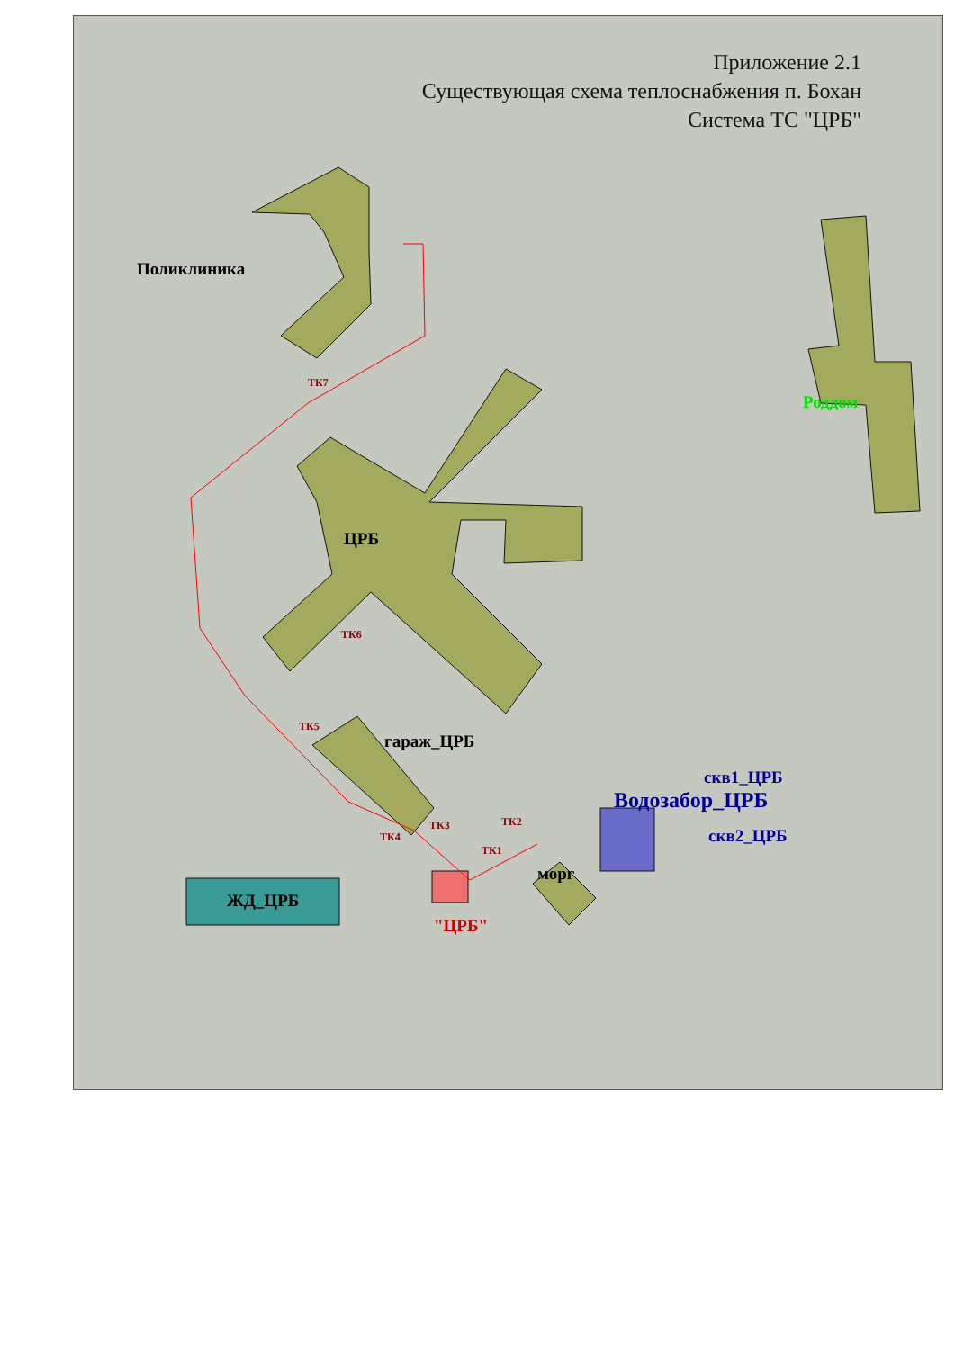Приложение 2.1
Существующая схема теплоснабжения п. Бохан
Система ТС "ЦРБ"
Поликлиника
ЦРБ
Роддом
гараж_ЦРБ
скв1_ЦРБ
Водозабор_ЦРБ
скв2_ЦРБ
морг
ЖД_ЦРБ
"ЦРБ"
ТК7
ТК6
ТК5
ТК4
ТК3 ТК2
ТК1